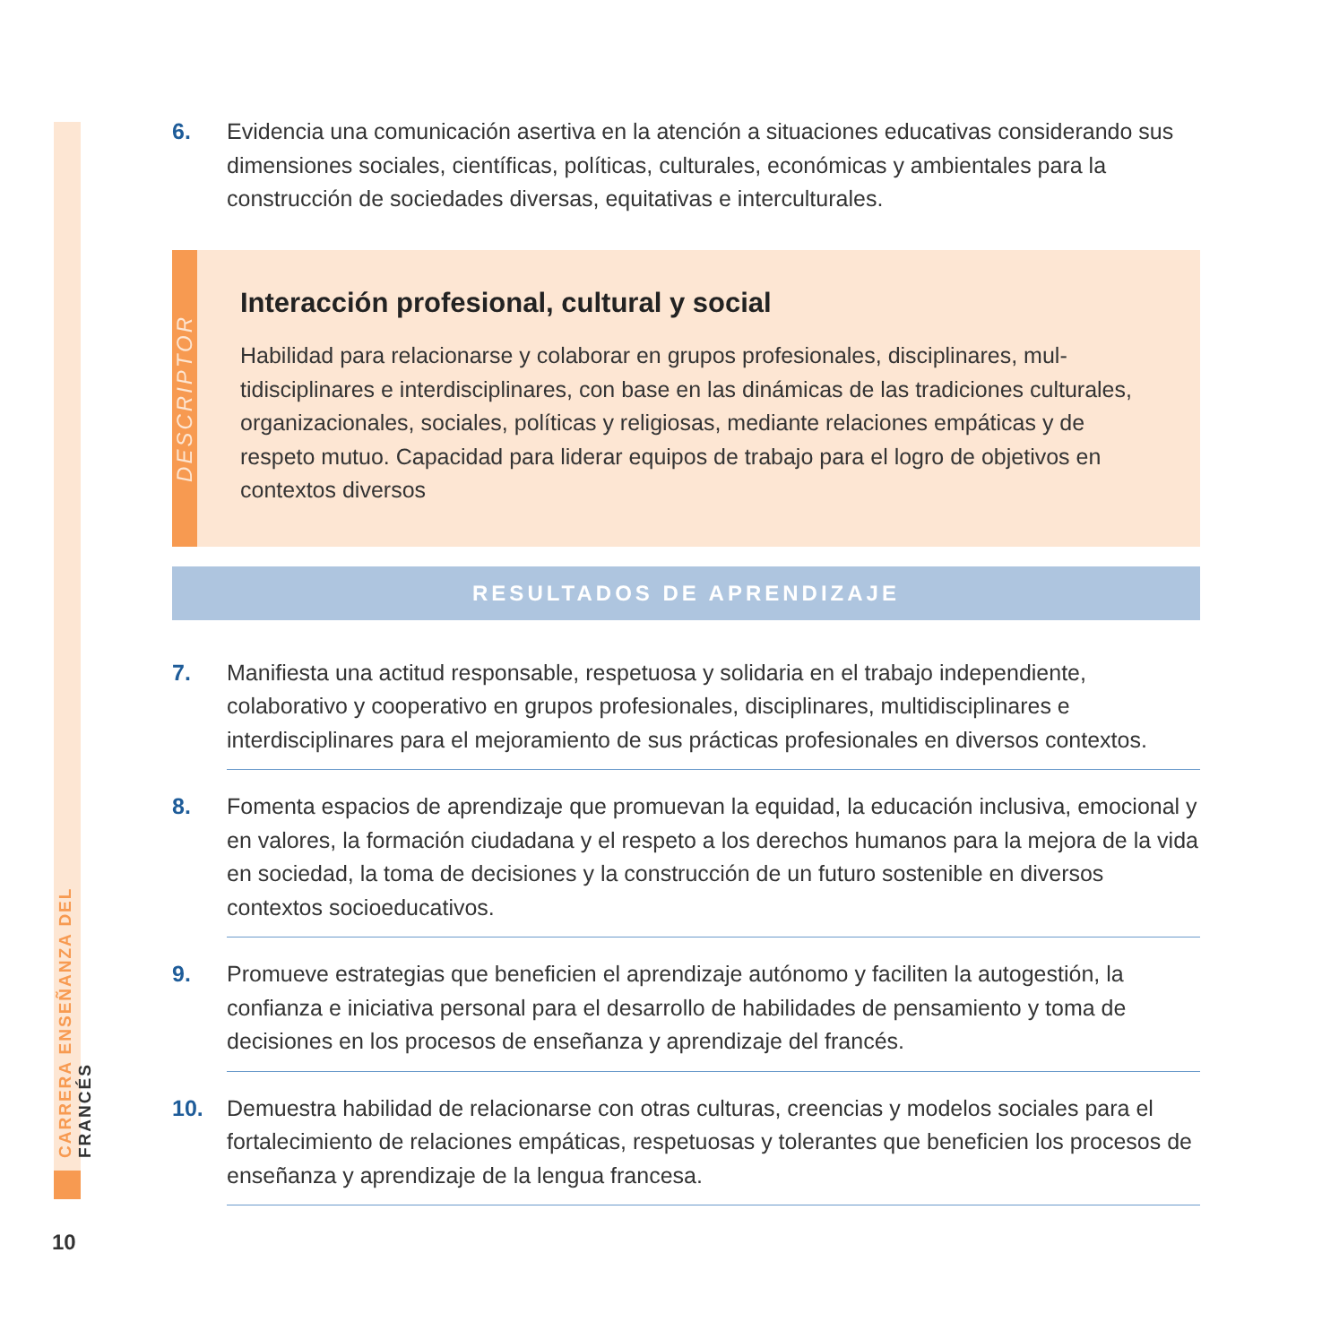CARRERA ENSEÑANZA DEL FRANCÉS
6. Evidencia una comunicación asertiva en la atención a situaciones educativas considerando sus dimensiones sociales, científicas, políticas, culturales, económicas y ambientales para la construcción de sociedades diversas, equitativas e interculturales.
DESCRIPTOR
Interacción profesional, cultural y social
Habilidad para relacionarse y colaborar en grupos profesionales, disciplinares, mul-tidisciplinares e interdisciplinares, con base en las dinámicas de las tradiciones culturales, organizacionales, sociales, políticas y religiosas, mediante relaciones empáticas y de respeto mutuo. Capacidad para liderar equipos de trabajo para el logro de objetivos en contextos diversos
RESULTADOS DE APRENDIZAJE
7. Manifiesta una actitud responsable, respetuosa y solidaria en el trabajo independiente, colaborativo y cooperativo en grupos profesionales, disciplinares, multidisciplinares e interdisciplinares para el mejoramiento de sus prácticas profesionales en diversos contextos.
8. Fomenta espacios de aprendizaje que promuevan la equidad, la educación inclusiva, emocional y en valores, la formación ciudadana y el respeto a los derechos humanos para la mejora de la vida en sociedad, la toma de decisiones y la construcción de un futuro sostenible en diversos contextos socioeducativos.
9. Promueve estrategias que beneficien el aprendizaje autónomo y faciliten la autogestión, la confianza e iniciativa personal para el desarrollo de habilidades de pensamiento y toma de decisiones en los procesos de enseñanza y aprendizaje del francés.
10. Demuestra habilidad de relacionarse con otras culturas, creencias y modelos sociales para el fortalecimiento de relaciones empáticas, respetuosas y tolerantes que beneficien los procesos de enseñanza y aprendizaje de la lengua francesa.
10